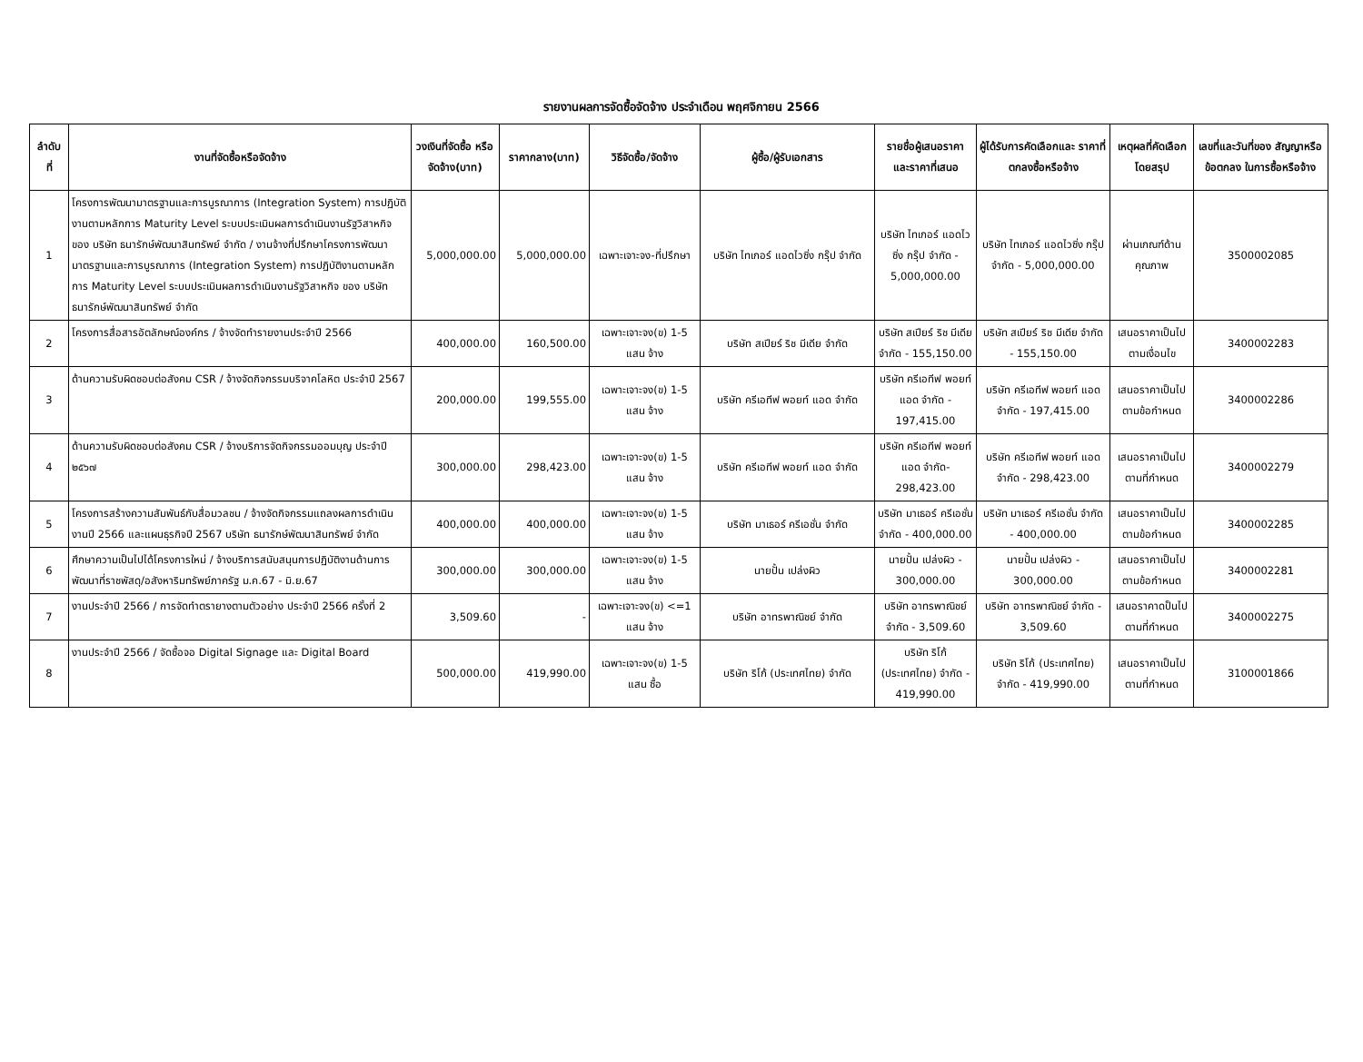รายงานผลการจัดซื้อจัดจ้าง ประจำเดือน พฤศจิกายน 2566
| ลำดับ ที่ | งานที่จัดซื้อหรือจัดจ้าง | วงเงินที่จัดซื้อ หรือจัดจ้าง(บาท) | ราคากลาง(บาท) | วิธีจัดซื้อ/จัดจ้าง | ผู้ซื้อ/ผู้รับเอกสาร | รายชื่อผู้เสนอราคา และราคาที่เสนอ | ผู้ได้รับการคัดเลือกและ ราคาที่ตกลงซื้อหรือจ้าง | เหตุผลที่คัดเลือก โดยสรุป | เลขที่และวันที่ของ สัญญาหรือข้อตกลง ในการซื้อหรือจ้าง |
| --- | --- | --- | --- | --- | --- | --- | --- | --- | --- |
| 1 | โครงการพัฒนามาตรฐานและการบูรณาการ (Integration System) การปฏิบัติงานตามหลักการ Maturity Level ระบบประเมินผลการดำเนินงานรัฐวิสาหกิจ ของ บริษัท ธนารักษ์พัฒนาสินทรัพย์ จำกัด / งานจ้างที่ปรึกษาโครงการพัฒนามาตรฐานและการบูรณาการ (Integration System) การปฏิบัติงานตามหลักการ Maturity Level ระบบประเมินผลการดำเนินงานรัฐวิสาหกิจ ของ บริษัท ธนารักษ์พัฒนาสินทรัพย์ จำกัด | 5,000,000.00 | 5,000,000.00 | เฉพาะเจาะจง-ที่ปรึกษา | บริษัท ไทเกอร์ แอดไวซิ่ง กรุ๊ป จำกัด | บริษัท ไทเกอร์ แอดไวซิ่ง กรุ๊ป จำกัด - 5,000,000.00 | บริษัท ไทเกอร์ แอดไวซิ่ง กรุ๊ป จำกัด - 5,000,000.00 | ผ่านเกณฑ์ด้านคุณภาพ | 3500002085 |
| 2 | โครงการสื่อสารอัตลักษณ์องค์กร / จ้างจัดทำรายงานประจำปี 2566 | 400,000.00 | 160,500.00 | เฉพาะเจาะจง(ข) 1-5 แสน จ้าง | บริษัท สเปียร์ ริช มีเดีย จำกัด | บริษัท สเปียร์ ริช มีเดีย จำกัด - 155,150.00 | บริษัท สเปียร์ ริช มีเดีย จำกัด - 155,150.00 | เสนอราคาเป็นไปตามเงื่อนไข | 3400002283 |
| 3 | ด้านความรับผิดชอบต่อสังคม CSR / จ้างจัดกิจกรรมบริจาคโลหิต ประจำปี 2567 | 200,000.00 | 199,555.00 | เฉพาะเจาะจง(ข) 1-5 แสน จ้าง | บริษัท ครีเอทีฟ พอยท์ แอด จำกัด | บริษัท ครีเอทีฟ พอยท์ แอด จำกัด - 197,415.00 | บริษัท ครีเอทีฟ พอยท์ แอด จำกัด - 197,415.00 | เสนอราคาเป็นไปตามข้อกำหนด | 3400002286 |
| 4 | ด้านความรับผิดชอบต่อสังคม CSR / จ้างบริการจัดกิจกรรมออมบุญ ประจำปี ๒๕๖๗ | 300,000.00 | 298,423.00 | เฉพาะเจาะจง(ข) 1-5 แสน จ้าง | บริษัท ครีเอทีฟ พอยท์ แอด จำกัด | บริษัท ครีเอทีฟ พอยท์ แอด จำกัด- 298,423.00 | บริษัท ครีเอทีฟ พอยท์ แอด จำกัด - 298,423.00 | เสนอราคาเป็นไปตามที่กำหนด | 3400002279 |
| 5 | โครงการสร้างความสัมพันธ์กับสื่อมวลชน / จ้างจัดกิจกรรมแถลงผลการดำเนินงานปี 2566 และแผนธุรกิจปี 2567 บริษัท ธนารักษ์พัฒนาสินทรัพย์ จำกัด | 400,000.00 | 400,000.00 | เฉพาะเจาะจง(ข) 1-5 แสน จ้าง | บริษัท มาเธอร์ ครีเอชั่น จำกัด | บริษัท มาเธอร์ ครีเอชั่น จำกัด - 400,000.00 | บริษัท มาเธอร์ ครีเอชั่น จำกัด - 400,000.00 | เสนอราคาเป็นไปตามข้อกำหนด | 3400002285 |
| 6 | ศึกษาความเป็นไปได้โครงการใหม่ / จ้างบริการสนับสนุนการปฏิบัติงานด้านการพัฒนาที่ราชพัสดุ/อสังหาริมทรัพย์ภาครัฐ ม.ค.67 - มิ.ย.67 | 300,000.00 | 300,000.00 | เฉพาะเจาะจง(ข) 1-5 แสน จ้าง | นายปั้น เปล่งผิว | นายปั้น เปล่งผิว - 300,000.00 | นายปั้น เปล่งผิว - 300,000.00 | เสนอราคาเป็นไปตามข้อกำหนด | 3400002281 |
| 7 | งานประจำปี 2566 / การจัดทำตรายางตามตัวอย่าง ประจำปี 2566 ครั้งที่ 2 | 3,509.60 | - | เฉพาะเจาะจง(ข) <=1 แสน จ้าง | บริษัท อาทรพาณิชย์ จำกัด | บริษัท อาทรพาณิชย์ จำกัด - 3,509.60 | บริษัท อาทรพาณิชย์ จำกัด - 3,509.60 | เสนอราคาดป็นไปตามที่กำหนด | 3400002275 |
| 8 | งานประจำปี 2566 / จัดซื้อจอ Digital Signage และ Digital Board | 500,000.00 | 419,990.00 | เฉพาะเจาะจง(ข) 1-5 แสน ซื้อ | บริษัท ริโก้ (ประเทศไทย) จำกัด | บริษัท ริโก้ (ประเทศไทย) จำกัด - 419,990.00 | บริษัท ริโก้ (ประเทศไทย) จำกัด - 419,990.00 | เสนอราคาเป็นไปตามที่กำหนด | 3100001866 |